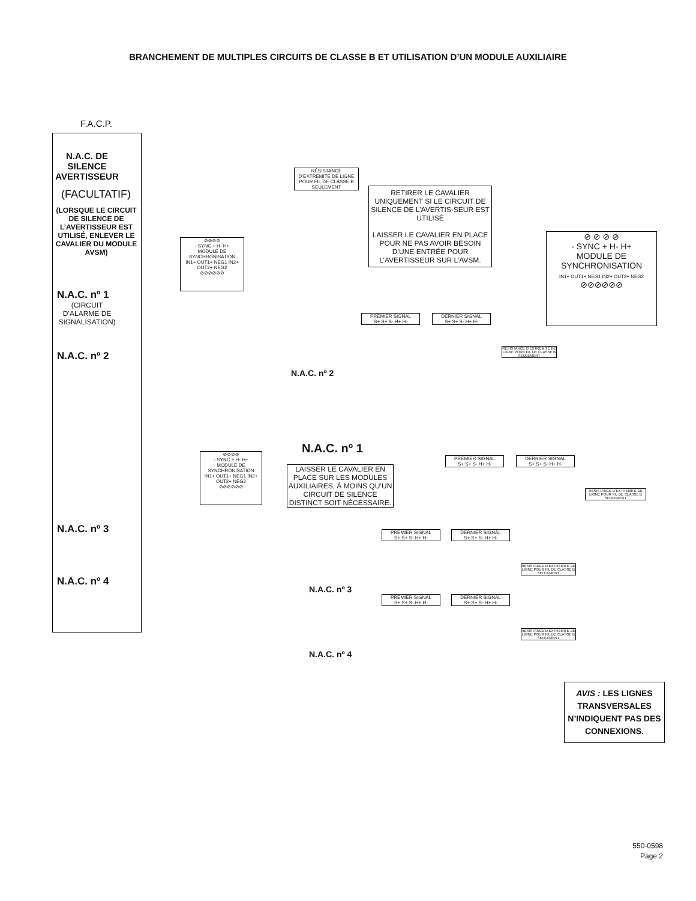BRANCHEMENT DE MULTIPLES CIRCUITS DE CLASSE B ET UTILISATION D’UN MODULE AUXILIAIRE
F.A.C.P.
N.A.C. DE SILENCE AVERTISSEUR
(FACULTATIF)
(LORSQUE LE CIRCUIT DE SILENCE DE L’AVERTISSEUR EST UTILISÉ, ENLEVER LE CAVALIER DU MODULE AVSM)
N.A.C. nº 1
(CIRCUIT D’ALARME DE SIGNALISATION)
N.A.C. nº 2
N.A.C. nº 3
N.A.C. nº 4
RÉSISTANCE D’EXTRÉMITÉ DE LIGNE POUR FIL DE CLASSE B SEULEMENT
RETIRER LE CAVALIER UNIQUEMENT SI LE CIRCUIT DE SILENCE DE L’AVERTIS-SEUR EST UTILISÉ
LAISSER LE CAVALIER EN PLACE POUR NE PAS AVOIR BESOIN D’UNE ENTRÉE POUR L’AVERTISSEUR SUR L’AVSM.
⊘⊘⊘⊘
- SYNC + H- H+
MODULE DE SYNCHRONISATION
IN1+ OUT1+ NEG1 IN2+ OUT2+ NEG2
⊘⊘⊘⊘⊘⊘
⊘ ⊘ ⊘ ⊘
- SYNC + H- H+
MODULE DE
SYNCHRONISATION
IN1+ OUT1+ NEG1 IN2+ OUT2+ NEG2
⊘⊘⊘⊘⊘⊘
PREMIER SIGNAL
S+ S+ S- H+ H-
DERNIER SIGNAL
S+ S+ S- H+ H-
RÉSISTANCE D’EXTRÉMITÉ DE LIGNE POUR FIL DE CLASSE B SEULEMENT
N.A.C. nº 2
N.A.C. nº 1
⊘⊘⊘⊘
- SYNC + H- H+
MODULE DE SYNCHRONISATION
IN1+ OUT1+ NEG1 IN2+ OUT2+ NEG2
⊘⊘⊘⊘⊘⊘
LAISSER LE CAVALIER EN PLACE SUR LES MODULES AUXILIAIRES, À MOINS QU’UN CIRCUIT DE SILENCE DISTINCT SOIT NÉCESSAIRE.
PREMIER SIGNAL
S+ S+ S- H+ H-
DERNIER SIGNAL
S+ S+ S- H+ H-
RÉSISTANCE D’EXTRÉMITÉ DE LIGNE POUR FIL DE CLASSE B SEULEMENT
PREMIER SIGNAL
S+ S+ S- H+ H-
DERNIER SIGNAL
S+ S+ S- H+ H-
RÉSISTANCE D’EXTRÉMITÉ DE LIGNE POUR FIL DE CLASSE B SEULEMENT
N.A.C. nº 3
PREMIER SIGNAL
S+ S+ S- H+ H-
DERNIER SIGNAL
S+ S+ S- H+ H-
RÉSISTANCE D’EXTRÉMITÉ DE LIGNE POUR FIL DE CLASSE B SEULEMENT
N.A.C. nº 4
AVIS : LES LIGNES TRANSVERSALES N’INDIQUENT PAS DES CONNEXIONS.
550-0598
Page 2